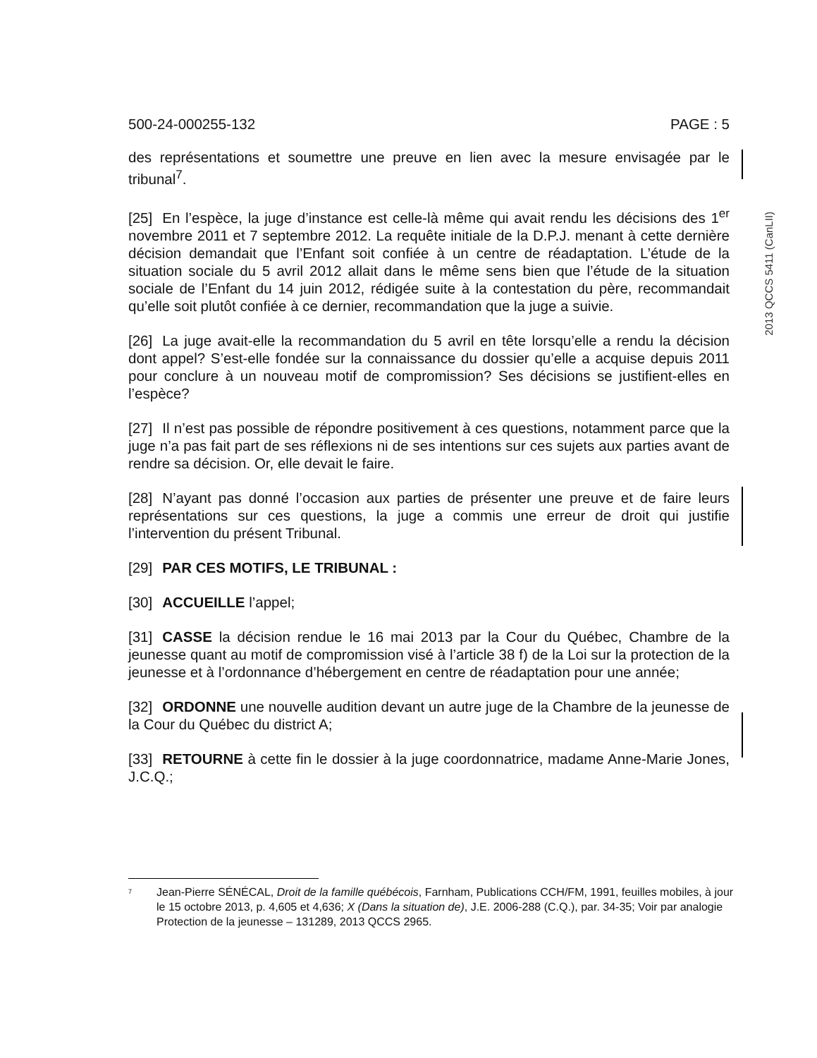2013 QCCS 5411 (CanLII)
500-24-000255-132 PAGE : 5
des représentations et soumettre une preuve en lien avec la mesure envisagée par le tribunal<sup>7</sup>.
[25] En l’espèce, la juge d’instance est celle-là même qui avait rendu les décisions des 1<sup>er</sup> novembre 2011 et 7 septembre 2012. La requête initiale de la D.P.J. menant à cette dernière décision demandait que l’Enfant soit confiée à un centre de réadaptation. L’étude de la situation sociale du 5 avril 2012 allait dans le même sens bien que l’étude de la situation sociale de l’Enfant du 14 juin 2012, rédigée suite à la contestation du père, recommandait qu’elle soit plutôt confiée à ce dernier, recommandation que la juge a suivie.
[26] La juge avait-elle la recommandation du 5 avril en tête lorsqu’elle a rendu la décision dont appel? S’est-elle fondée sur la connaissance du dossier qu’elle a acquise depuis 2011 pour conclure à un nouveau motif de compromission? Ses décisions se justifient-elles en l’espèce?
[27] Il n’est pas possible de répondre positivement à ces questions, notamment parce que la juge n’a pas fait part de ses réflexions ni de ses intentions sur ces sujets aux parties avant de rendre sa décision. Or, elle devait le faire.
[28] N’ayant pas donné l’occasion aux parties de présenter une preuve et de faire leurs représentations sur ces questions, la juge a commis une erreur de droit qui justifie l’intervention du présent Tribunal.
[29] PAR CES MOTIFS, LE TRIBUNAL :
[30] ACCUEILLE l’appel;
[31] CASSE la décision rendue le 16 mai 2013 par la Cour du Québec, Chambre de la jeunesse quant au motif de compromission visé à l’article 38 f) de la Loi sur la protection de la jeunesse et à l’ordonnance d’hébergement en centre de réadaptation pour une année;
[32] ORDONNE une nouvelle audition devant un autre juge de la Chambre de la jeunesse de la Cour du Québec du district A;
[33] RETOURNE à cette fin le dossier à la juge coordonnatrice, madame Anne-Marie Jones, J.C.Q.;
<sup>7</sup> Jean-Pierre SÉNÉCAL, Droit de la famille québécois, Farnham, Publications CCH/FM, 1991, feuilles mobiles, à jour le 15 octobre 2013, p. 4,605 et 4,636; X (Dans la situation de), J.E. 2006-288 (C.Q.), par. 34-35; Voir par analogie Protection de la jeunesse – 131289, 2013 QCCS 2965.